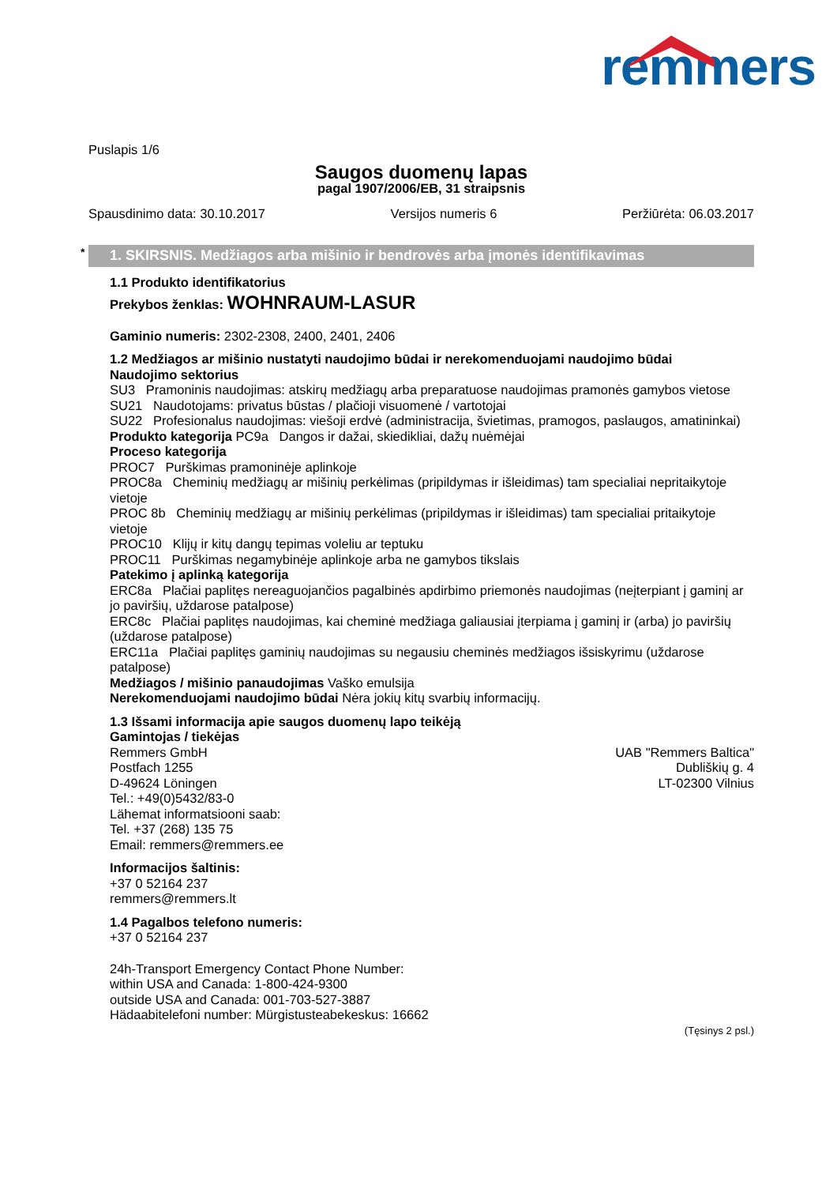remmers
Puslapis 1/6
Saugos duomenų lapas
pagal 1907/2006/EB, 31 straipsnis
Spausdinimo data: 30.10.2017 Versijos numeris 6 Peržiūrėta: 06.03.2017
* 1. SKIRSNIS. Medžiagos arba mišinio ir bendrovės arba įmonės identifikavimas
1.1 Produkto identifikatorius
Prekybos ženklas: WOHNRAUM-LASUR
Gaminio numeris: 2302-2308, 2400, 2401, 2406
1.2 Medžiagos ar mišinio nustatyti naudojimo būdai ir nerekomenduojami naudojimo būdai
Naudojimo sektorius
SU3 Pramoninis naudojimas: atskirų medžiagų arba preparatuose naudojimas pramonės gamybos vietose
SU21 Naudotojams: privatus būstas / plačioji visuomenė / vartotojai
SU22 Profesionalus naudojimas: viešoji erdvė (administracija, švietimas, pramogos, paslaugos, amatininkai)
Produkto kategorija PC9a Dangos ir dažai, skiedikliai, dažų nuėmėjai
Proceso kategorija
PROC7 Purškimas pramoninėje aplinkoje
PROC8a Cheminių medžiagų ar mišinių perkėlimas (pripildymas ir išleidimas) tam specialiai nepritaikytoje vietoje
PROC 8b Cheminių medžiagų ar mišinių perkėlimas (pripildymas ir išleidimas) tam specialiai pritaikytoje vietoje
PROC10 Klijų ir kitų dangų tepimas voleliu ar teptuku
PROC11 Purškimas negamybinėje aplinkoje arba ne gamybos tikslais
Patekimo į aplinką kategorija
ERC8a Plačiai paplitęs nereaguojančios pagalbinės apdirbimo priemonės naudojimas (neįterpiant į gaminį ar jo paviršių, uždarose patalpose)
ERC8c Plačiai paplitęs naudojimas, kai cheminė medžiaga galiausiai įterpiama į gaminį ir (arba) jo paviršių (uždarose patalpose)
ERC11a Plačiai paplitęs gaminių naudojimas su negausiu cheminės medžiagos išsiskyrimu (uždarose patalpose)
Medžiagos / mišinio panaudojimas Vaško emulsija
Nerekomenduojami naudojimo būdai Nėra jokių kitų svarbių informacijų.
1.3 Išsami informacija apie saugos duomenų lapo teikėją
Gamintojas / tiekėjas
Remmers GmbH
Postfach 1255
D-49624 Löningen
Tel.: +49(0)5432/83-0
Lähemat informatsiooni saab:
Tel. +37 (268) 135 75
Email: remmers@remmers.ee
UAB "Remmers Baltica"
Dubliškių g. 4
LT-02300 Vilnius
Informacijos šaltinis:
+37 0 52164 237
remmers@remmers.lt
1.4 Pagalbos telefono numeris:
+37 0 52164 237
24h-Transport Emergency Contact Phone Number:
within USA and Canada: 1-800-424-9300
outside USA and Canada: 001-703-527-3887
Hädaabitelefoni number: Mürgistusteabekeskus: 16662
(Tęsinys 2 psl.)